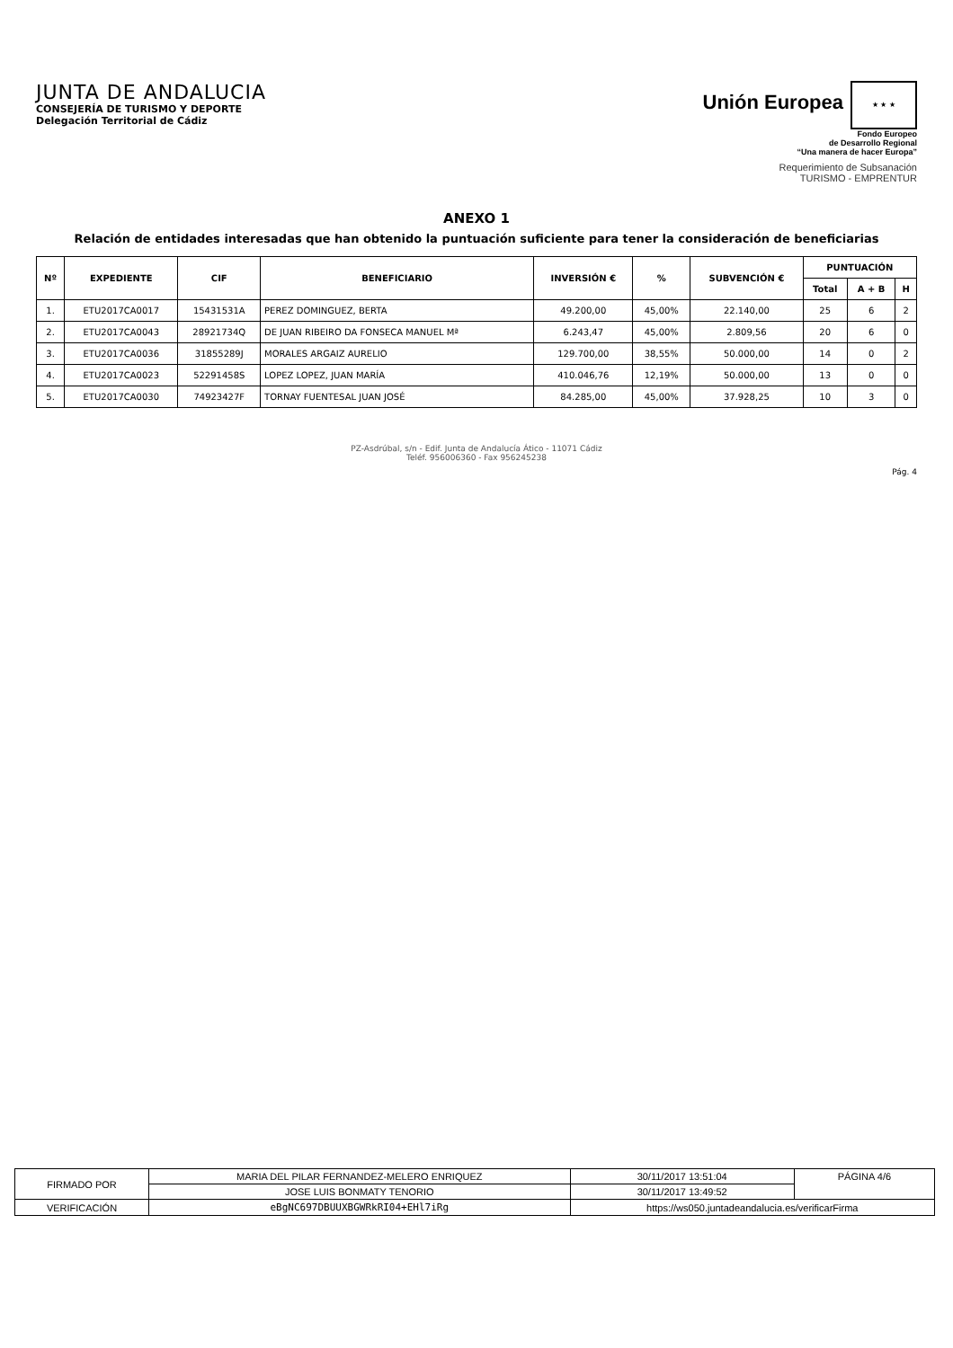JUNTA DE ANDALUCIA
CONSEJERÍA DE TURISMO Y DEPORTE
Delegación Territorial de Cádiz
Unión Europea ★ ★ ★
Fondo Europeo
de Desarrollo Regional
“Una manera de hacer Europa”
Requerimiento de Subsanación
TURISMO - EMPRENTUR
ANEXO 1
Relación de entidades interesadas que han obtenido la puntuación suficiente para tener la consideración de beneficiarias
| Nº | EXPEDIENTE | CIF | BENEFICIARIO | INVERSIÓN € | % | SUBVENCIÓN € | PUNTUACIÓN | | |
| --- | --- | --- | --- | --- | --- | --- | --- | --- | --- |
| | | | | | | | Total | A + B | H |
| 1. | ETU2017CA0017 | 15431531A | PEREZ DOMINGUEZ, BERTA | 49.200,00 | 45,00% | 22.140,00 | 25 | 6 | 2 |
| 2. | ETU2017CA0043 | 28921734Q | DE JUAN RIBEIRO DA FONSECA MANUEL Mª | 6.243,47 | 45,00% | 2.809,56 | 20 | 6 | 0 |
| 3. | ETU2017CA0036 | 31855289J | MORALES ARGAIZ AURELIO | 129.700,00 | 38,55% | 50.000,00 | 14 | 0 | 2 |
| 4. | ETU2017CA0023 | 52291458S | LOPEZ LOPEZ, JUAN MARÍA | 410.046,76 | 12,19% | 50.000,00 | 13 | 0 | 0 |
| 5. | ETU2017CA0030 | 74923427F | TORNAY FUENTESAL JUAN JOSÉ | 84.285,00 | 45,00% | 37.928,25 | 10 | 3 | 0 |
PZ-Asdrúbal, s/n - Edif. Junta de Andalucía Ático - 11071 Cádiz
Teléf. 956006360 - Fax 956245238
Pág. 4
| FIRMADO POR | MARIA DEL PILAR FERNANDEZ-MELERO ENRIQUEZ | | 30/11/2017 13:51:04 | PÁGINA 4/6 |
| | JOSE LUIS BONMATY TENORIO | | 30/11/2017 13:49:52 | |
| VERIFICACIÓN | eBgNC697DBUUXBGWRkRI04+EHl7iRg | https://ws050.juntadeandalucia.es/verificarFirma | | |